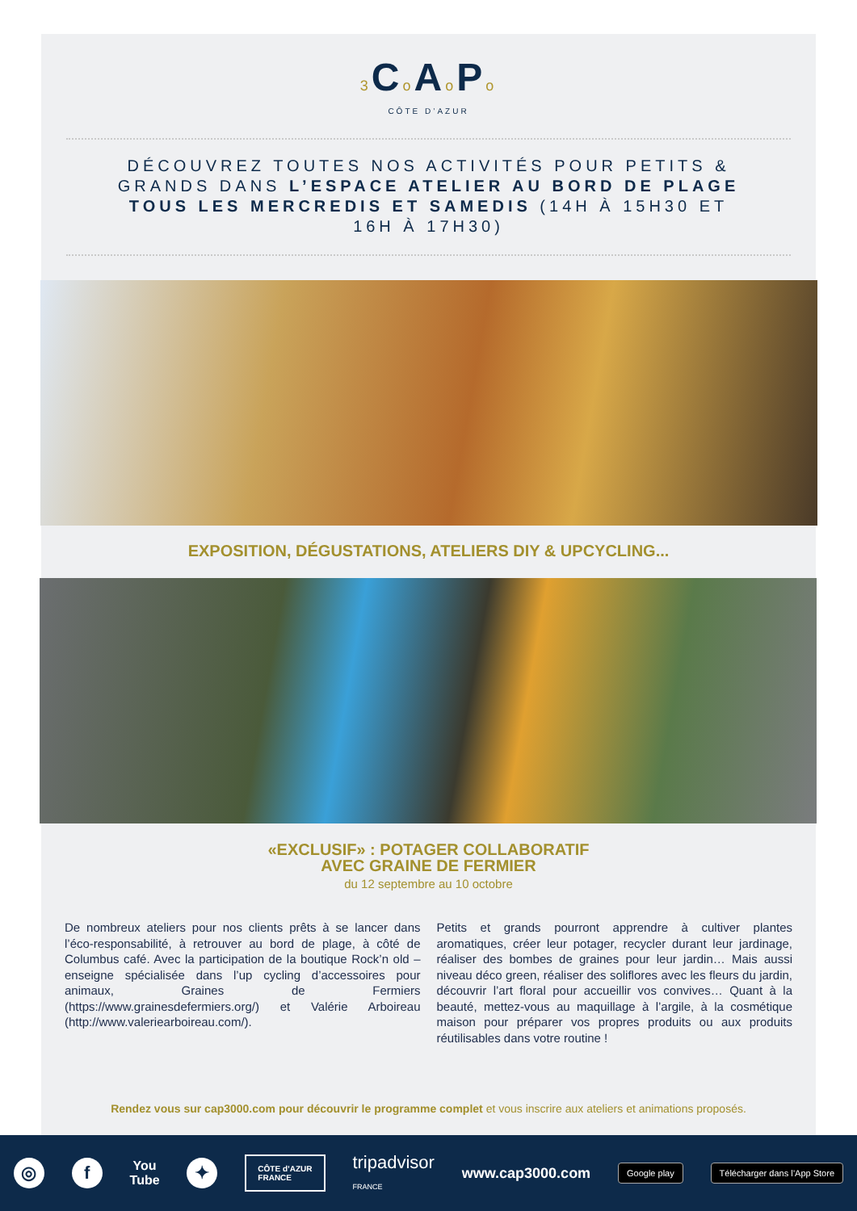3 Co Ao Po
CÔTE D’AZUR
DÉCOUVREZ TOUTES NOS ACTIVITÉS POUR PETITS & GRANDS DANS L’ESPACE ATELIER AU BORD DE PLAGE TOUS LES MERCREDIS ET SAMEDIS (14H À 15H30 ET 16H À 17H30)
EXPOSITION, DÉGUSTATIONS, ATELIERS DIY & UPCYCLING...
«EXCLUSIF» : POTAGER COLLABORATIF
AVEC GRAINE DE FERMIER
du 12 septembre au 10 octobre
De nombreux ateliers pour nos clients prêts à se lancer dans l’éco-responsabilité, à retrouver au bord de plage, à côté de Columbus café. Avec la participation de la boutique Rock’n old – enseigne spécialisée dans l’up cycling d’accessoires pour animaux, Graines de Fermiers (https://www.grainesdefermiers.org/) et Valérie Arboireau (http://www.valeriearboireau.com/).
Petits et grands pourront apprendre à cultiver plantes aromatiques, créer leur potager, recycler durant leur jardinage, réaliser des bombes de graines pour leur jardin… Mais aussi niveau déco green, réaliser des soliflores avec les fleurs du jardin, découvrir l’art floral pour accueillir vos convives… Quant à la beauté, mettez-vous au maquillage à l’argile, à la cosmétique maison pour préparer vos propres produits ou aux produits réutilisables dans votre routine !
Rendez vous sur cap3000.com pour découvrir le programme complet et vous inscrire aux ateliers et animations proposés.
◎ f
You
Tube
✦
CÔTE d’AZUR
FRANCE
tripadvisor
FRANCE
www.cap3000.com
Google play Télécharger dans l’App Store